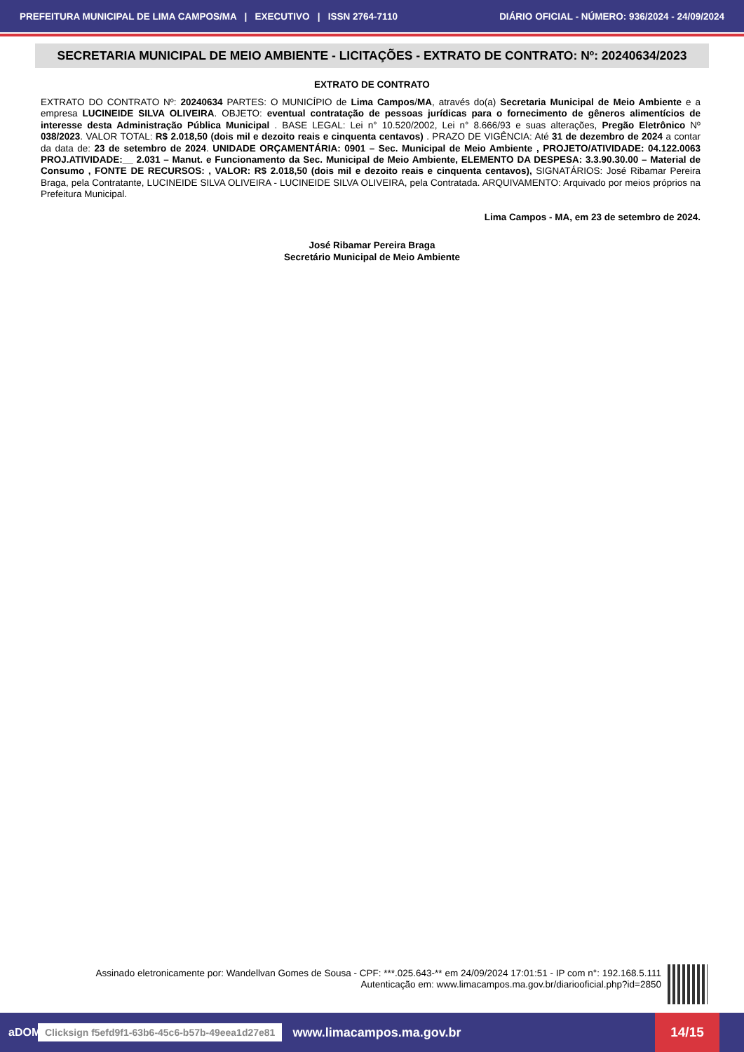PREFEITURA MUNICIPAL DE LIMA CAMPOS/MA | EXECUTIVO | ISSN 2764-7110 DIÁRIO OFICIAL - NÚMERO: 936/2024 - 24/09/2024
SECRETARIA MUNICIPAL DE MEIO AMBIENTE - LICITAÇÕES - EXTRATO DE CONTRATO: Nº: 20240634/2023
EXTRATO DE CONTRATO
EXTRATO DO CONTRATO Nº: 20240634 PARTES: O MUNICÍPIO de Lima Campos/MA, através do(a) Secretaria Municipal de Meio Ambiente e a empresa LUCINEIDE SILVA OLIVEIRA. OBJETO: eventual contratação de pessoas jurídicas para o fornecimento de gêneros alimentícios de interesse desta Administração Pública Municipal . BASE LEGAL: Lei n° 10.520/2002, Lei n° 8.666/93 e suas alterações, Pregão Eletrônico Nº 038/2023. VALOR TOTAL: R$ 2.018,50 (dois mil e dezoito reais e cinquenta centavos) . PRAZO DE VIGÊNCIA: Até 31 de dezembro de 2024 a contar da data de: 23 de setembro de 2024. UNIDADE ORÇAMENTÁRIA: 0901 – Sec. Municipal de Meio Ambiente , PROJETO/ATIVIDADE: 04.122.0063 PROJ.ATIVIDADE:__ 2.031 – Manut. e Funcionamento da Sec. Municipal de Meio Ambiente, ELEMENTO DA DESPESA: 3.3.90.30.00 – Material de Consumo , FONTE DE RECURSOS: , VALOR: R$ 2.018,50 (dois mil e dezoito reais e cinquenta centavos), SIGNATÁRIOS: José Ribamar Pereira Braga, pela Contratante, LUCINEIDE SILVA OLIVEIRA - LUCINEIDE SILVA OLIVEIRA, pela Contratada. ARQUIVAMENTO: Arquivado por meios próprios na Prefeitura Municipal.
Lima Campos - MA, em 23 de setembro de 2024.
José Ribamar Pereira Braga
Secretário Municipal de Meio Ambiente
Assinado eletronicamente por: Wandellvan Gomes de Sousa - CPF: ***.025.643-** em 24/09/2024 17:01:51 - IP com n°: 192.168.5.111
Autenticação em: www.limacampos.ma.gov.br/diariooficial.php?id=2850
aDOM Clicksign f5efd9f1-63b6-45c6-b57b-49eea1d27e81 www.limacampos.ma.gov.br 14/15